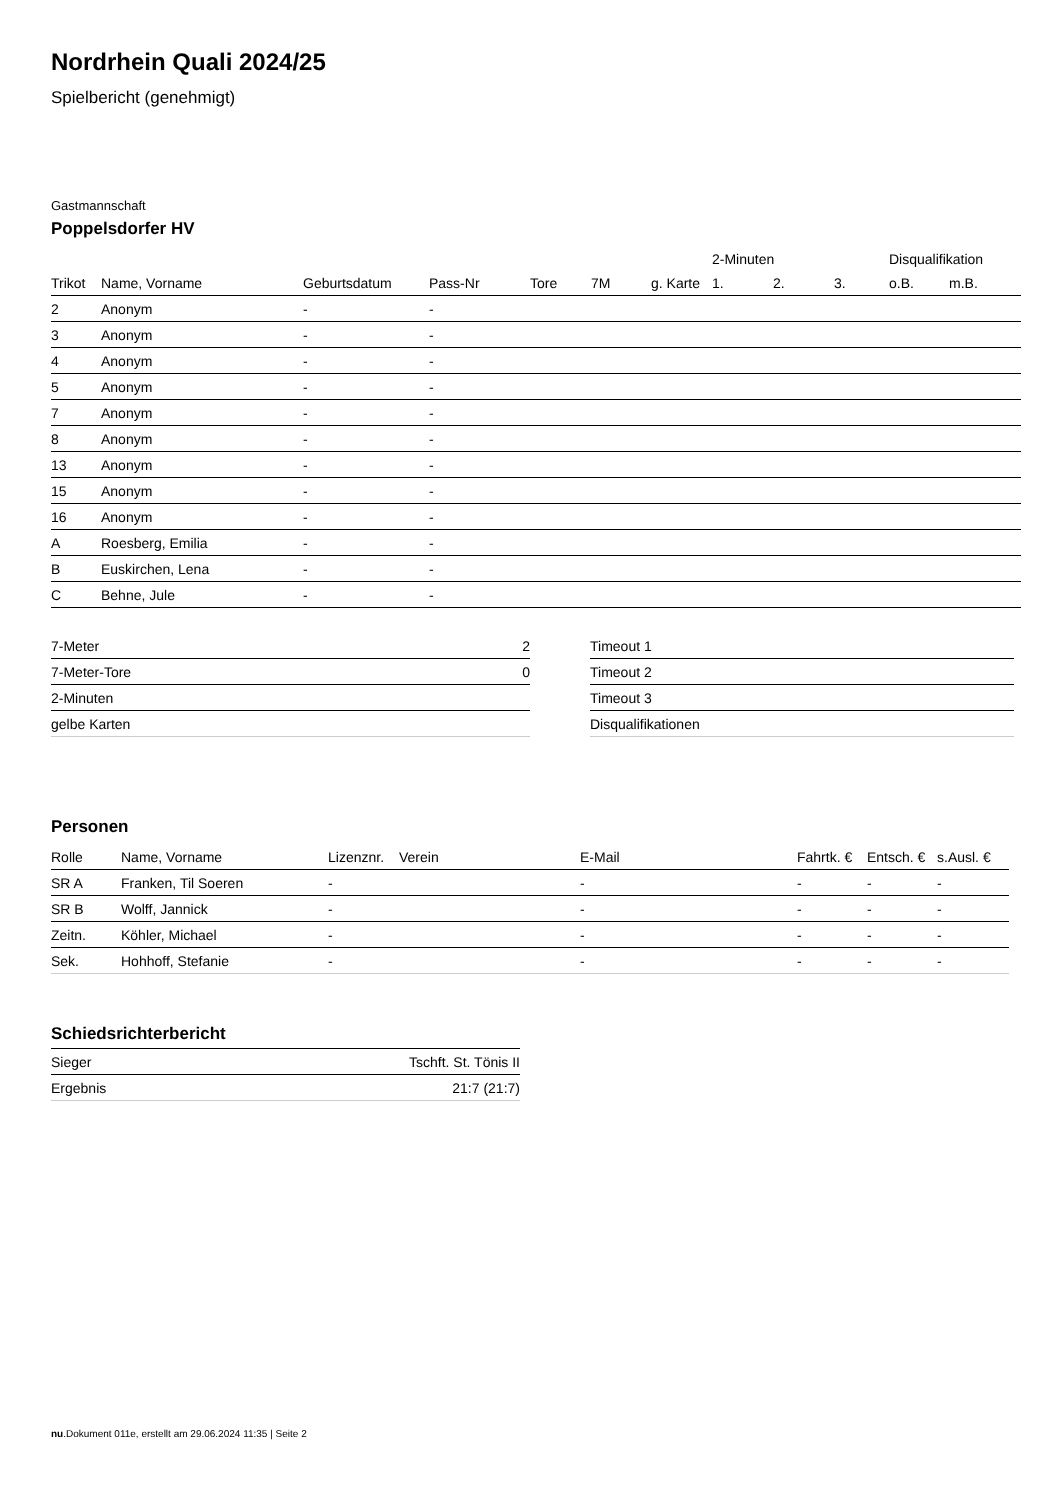Nordrhein Quali 2024/25
Spielbericht (genehmigt)
Gastmannschaft
Poppelsdorfer HV
| | | | | | | | 2-Minuten | | | Disqualifikation | |
| --- | --- | --- | --- | --- | --- | --- | --- | --- | --- | --- | --- |
| Trikot | Name, Vorname | Geburtsdatum | Pass-Nr | Tore | 7M | g. Karte | 1. | 2. | 3. | o.B. | m.B. |
| 2 | Anonym | - | - | | | | | | | | |
| 3 | Anonym | - | - | | | | | | | | |
| 4 | Anonym | - | - | | | | | | | | |
| 5 | Anonym | - | - | | | | | | | | |
| 7 | Anonym | - | - | | | | | | | | |
| 8 | Anonym | - | - | | | | | | | | |
| 13 | Anonym | - | - | | | | | | | | |
| 15 | Anonym | - | - | | | | | | | | |
| 16 | Anonym | - | - | | | | | | | | |
| A | Roesberg, Emilia | - | - | | | | | | | | |
| B | Euskirchen, Lena | - | - | | | | | | | | |
| C | Behne, Jule | - | - | | | | | | | | |
| 7-Meter | 2 |
| 7-Meter-Tore | 0 |
| 2-Minuten | |
| gelbe Karten | |
| Timeout 1 |
| Timeout 2 |
| Timeout 3 |
| Disqualifikationen |
Personen
| Rolle | Name, Vorname | Lizenznr. | Verein | E-Mail | Fahrtk. € | Entsch. € | s.Ausl. € |
| --- | --- | --- | --- | --- | --- | --- | --- |
| SR A | Franken, Til Soeren | - | | - | - | - | - |
| SR B | Wolff, Jannick | - | | - | - | - | - |
| Zeitn. | Köhler, Michael | - | | - | - | - | - |
| Sek. | Hohhoff, Stefanie | - | | - | - | - | - |
Schiedsrichterbericht
| Sieger | Tschft. St. Tönis II |
| Ergebnis | 21:7 (21:7) |
nu.Dokument 011e, erstellt am 29.06.2024 11:35 | Seite 2